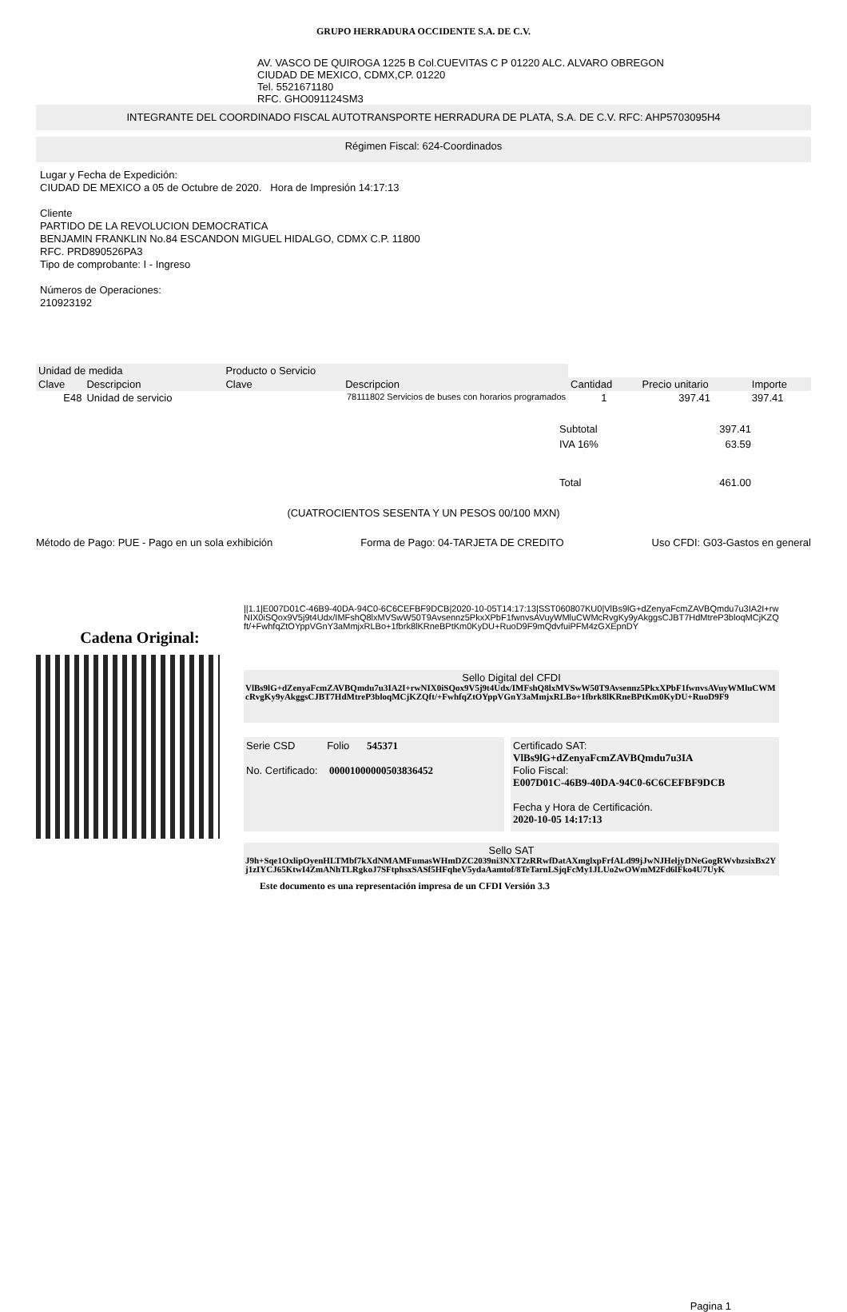GRUPO HERRADURA OCCIDENTE S.A. DE C.V.
AV. VASCO DE QUIROGA 1225 B Col.CUEVITAS C P 01220 ALC. ALVARO OBREGON
CIUDAD DE MEXICO, CDMX,CP. 01220
Tel. 5521671180
RFC. GHO091124SM3
INTEGRANTE DEL COORDINADO FISCAL AUTOTRANSPORTE HERRADURA DE PLATA, S.A. DE C.V. RFC: AHP5703095H4
Régimen Fiscal: 624-Coordinados
Lugar y Fecha de Expedición:
CIUDAD DE MEXICO a 05 de Octubre de 2020. Hora de Impresión 14:17:13
Cliente
PARTIDO DE LA REVOLUCION DEMOCRATICA
BENJAMIN FRANKLIN No.84 ESCANDON MIGUEL HIDALGO, CDMX C.P. 11800
RFC. PRD890526PA3
Tipo de comprobante: I - Ingreso
Números de Operaciones:
210923192
| Unidad de medida | | Producto o Servicio | | | | |
| --- | --- | --- | --- | --- | --- | --- |
| Clave | Descripcion | Clave | Descripcion | Cantidad | Precio unitario | Importe |
| E48 | Unidad de servicio | 78111802 Servicios de buses con horarios programados | | 1 | 397.41 | 397.41 |
| Subtotal | 397.41 |
| IVA 16% | 63.59 |
| Total | 461.00 |
(CUATROCIENTOS SESENTA Y UN PESOS 00/100 MXN)
Método de Pago: PUE - Pago en un sola exhibición Forma de Pago: 04-TARJETA DE CREDITO Uso CFDI: G03-Gastos en general
Cadena Original:
||1.1|E007D01C-46B9-40DA-94C0-6C6CEFBF9DCB|2020-10-05T14:17:13|SST060807KU0|VlBs9lG+dZenyaFcmZAVBQmdu7u3IA2I+rwNIX0iSQox9V5j9t4Udx/IMFshQ8lxMVSwW50T9Avsennz5PkxXPbF1fwnvsAVuyWMluCWMcRvgKy9yAkggsCJBT7HdMtreP3bloqMCjKZQft/+FwhfqZtOYppVGnY3aMmjxRLBo+1fbrk8lKRneBPtKm0KyDU+RuoD9F9mQdvfuiPFM4zGXEpnDY
Sello Digital del CFDI
VlBs9lG+dZenyaFcmZAVBQmdu7u3IA2I+rwNIX0iSQox9V5j9t4Udx/IMFshQ8lxMVSwW50T9Avsennz5PkxXPbF1fwnvsAVuyWMluCWMcRvgKy9yAkggsCJBT7HdMtreP3bloqMCjKZQft/+FwhfqZtOYppVGnY3aMmjxRLBo+1fbrk8lKRneBPtKm0KyDU+RuoD9F9
Serie CSD Folio 545371
No. Certificado: 00001000000503836452
Certificado SAT:
VlBs9lG+dZenyaFcmZAVBQmdu7u3IA
Folio Fiscal:
E007D01C-46B9-40DA-94C0-6C6CEFBF9DCB
Fecha y Hora de Certificación.
2020-10-05 14:17:13
Sello SAT
J9h+Sqe1OxlipOyenHLTMbf7kXdNMAMFumasWHmDZC2039ni3NXT2zRRwfDatAXmglxpFrfALd99jJwNJHeljyDNeGogRWvbzsixBx2Yj1zIYCJ65KtwI4ZmANhTLRgkoJ7SFtphsxSASf5HFqheV5ydaAamtof/8TeTarnLSjqFcMy1JLUo2wOWmM2Fd6lFko4U7UyK
Este documento es una representación impresa de un CFDI Versión 3.3
Pagina 1